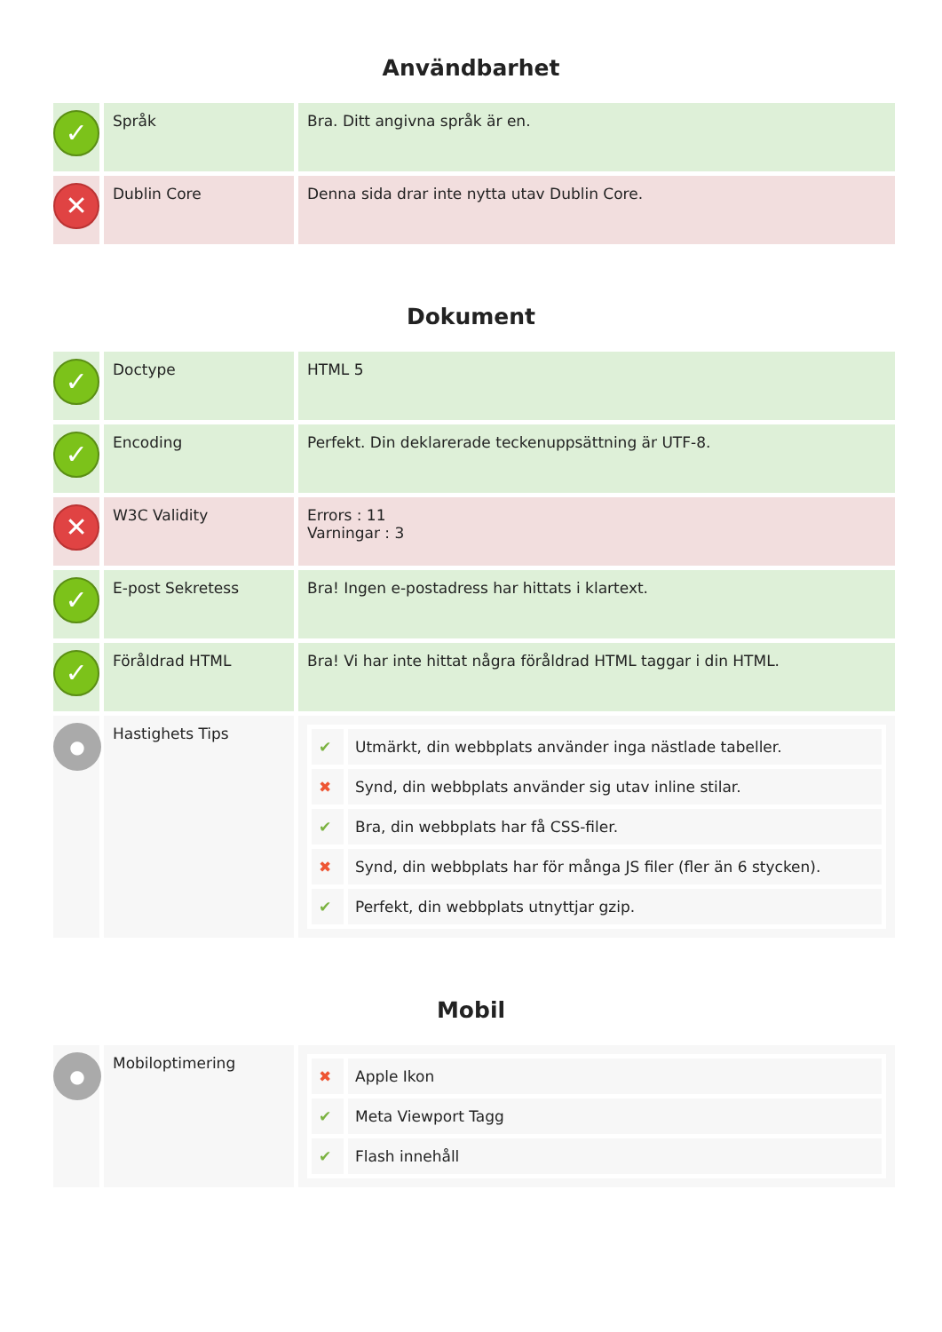Användbarhet
| ✓ | Språk | Bra. Ditt angivna språk är en. |
| ✕ | Dublin Core | Denna sida drar inte nytta utav Dublin Core. |
Dokument
| ✓ | Doctype | HTML 5 |
| ✓ | Encoding | Perfekt. Din deklarerade teckenuppsättning är UTF-8. |
| ✕ | W3C Validity | Errors : 11 Varningar : 3 |
| ✓ | E-post Sekretess | Bra! Ingen e-postadress har hittats i klartext. |
| ✓ | Föråldrad HTML | Bra! Vi har inte hittat några föråldrad HTML taggar i din HTML. |
| ● | Hastighets Tips | / ✔ / Utmärkt, din webbplats använder inga nästlade tabeller. / / ✖ / Synd, din webbplats använder sig utav inline stilar. / / ✔ / Bra, din webbplats har få CSS-filer. / / ✖ / Synd, din webbplats har för många JS filer (fler än 6 stycken). / / ✔ / Perfekt, din webbplats utnyttjar gzip. / |
Mobil
| ● | Mobiloptimering | / ✖ / Apple Ikon / / ✔ / Meta Viewport Tagg / / ✔ / Flash innehåll / |